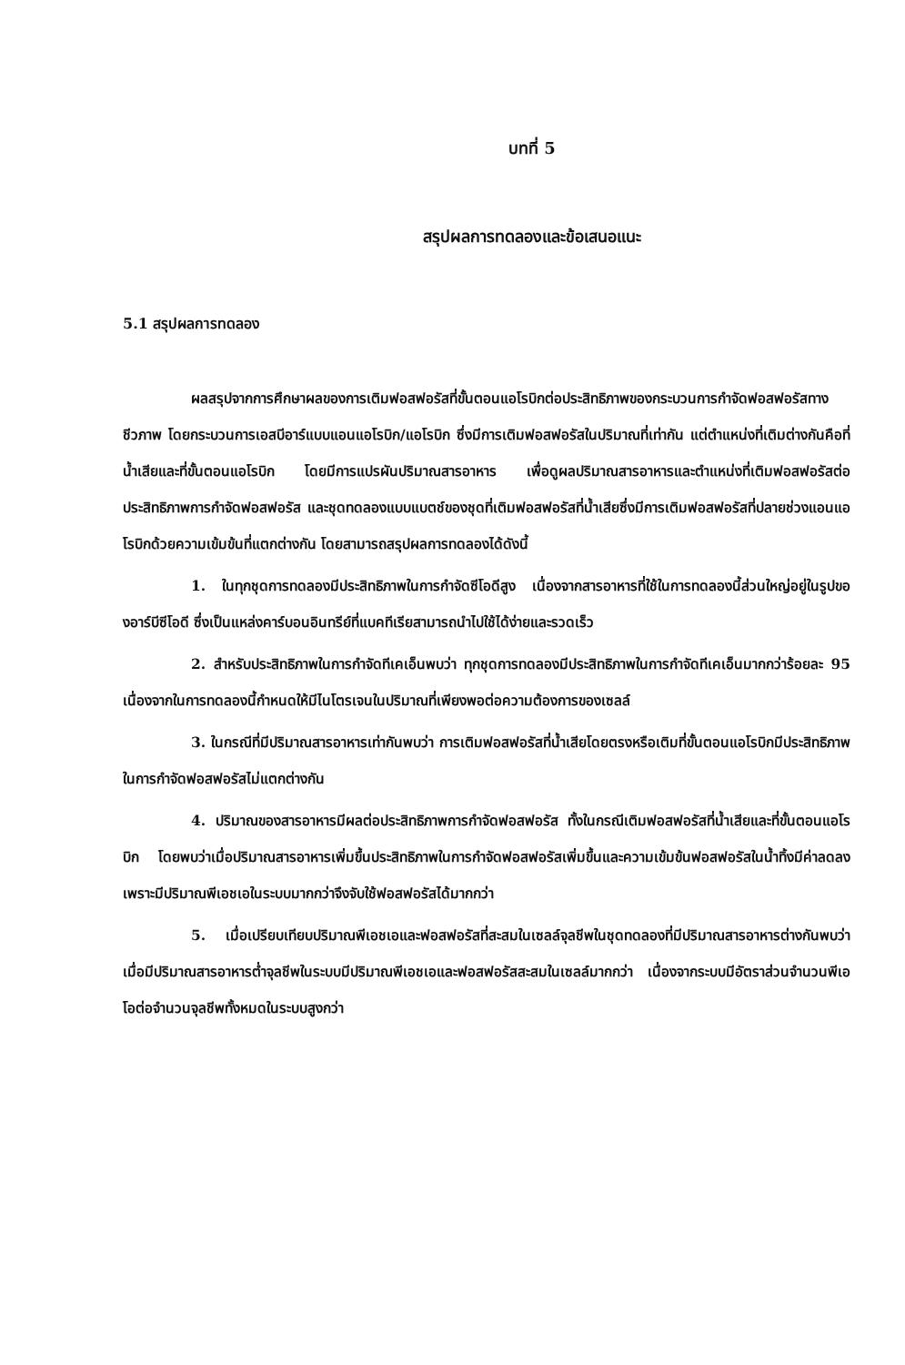บทที่ 5
สรุปผลการทดลองและข้อเสนอแนะ
5.1 สรุปผลการทดลอง
ผลสรุปจากการศึกษาผลของการเติมฟอสฟอรัสที่ขั้นตอนแอโรบิกต่อประสิทธิภาพของกระบวนการกำจัดฟอสฟอรัสทางชีวภาพ โดยกระบวนการเอสบีอาร์แบบแอนแอโรบิก/แอโรบิก ซึ่งมีการเติมฟอสฟอรัสในปริมาณที่เท่ากัน แต่ตำแหน่งที่เติมต่างกันคือที่น้ำเสียและที่ขั้นตอนแอโรบิก โดยมีการแปรผันปริมาณสารอาหาร เพื่อดูผลปริมาณสารอาหารและตำแหน่งที่เติมฟอสฟอรัสต่อประสิทธิภาพการกำจัดฟอสฟอรัส และชุดทดลองแบบแบตช์ของชุดที่เติมฟอสฟอรัสที่น้ำเสียซึ่งมีการเติมฟอสฟอรัสที่ปลายช่วงแอนแอโรบิกด้วยความเข้มข้นที่แตกต่างกัน โดยสามารถสรุปผลการทดลองได้ดังนี้
1. ในทุกชุดการทดลองมีประสิทธิภาพในการกำจัดซีโอดีสูง เนื่องจากสารอาหารที่ใช้ในการทดลองนี้ส่วนใหญ่อยู่ในรูปของอาร์บีซีโอดี ซึ่งเป็นแหล่งคาร์บอนอินทรีย์ที่แบคทีเรียสามารถนำไปใช้ได้ง่ายและรวดเร็ว
2. สำหรับประสิทธิภาพในการกำจัดทีเคเอ็นพบว่า ทุกชุดการทดลองมีประสิทธิภาพในการกำจัดทีเคเอ็นมากกว่าร้อยละ 95 เนื่องจากในการทดลองนี้กำหนดให้มีไนโตรเจนในปริมาณที่เพียงพอต่อความต้องการของเซลล์
3. ในกรณีที่มีปริมาณสารอาหารเท่ากันพบว่า การเติมฟอสฟอรัสที่น้ำเสียโดยตรงหรือเติมที่ขั้นตอนแอโรบิกมีประสิทธิภาพในการกำจัดฟอสฟอรัสไม่แตกต่างกัน
4. ปริมาณของสารอาหารมีผลต่อประสิทธิภาพการกำจัดฟอสฟอรัส ทั้งในกรณีเติมฟอสฟอรัสที่น้ำเสียและที่ขั้นตอนแอโรบิก โดยพบว่าเมื่อปริมาณสารอาหารเพิ่มขึ้นประสิทธิภาพในการกำจัดฟอสฟอรัสเพิ่มขึ้นและความเข้มข้นฟอสฟอรัสในน้ำทิ้งมีค่าลดลง เพราะมีปริมาณพีเอชเอในระบบมากกว่าจึงจับใช้ฟอสฟอรัสได้มากกว่า
5. เมื่อเปรียบเทียบปริมาณพีเอชเอและฟอสฟอรัสที่สะสมในเซลล์จุลชีพในชุดทดลองที่มีปริมาณสารอาหารต่างกันพบว่า เมื่อมีปริมาณสารอาหารต่ำจุลชีพในระบบมีปริมาณพีเอชเอและฟอสฟอรัสสะสมในเซลล์มากกว่า เนื่องจากระบบมีอัตราส่วนจำนวนพีเอโอต่อจำนวนจุลชีพทั้งหมดในระบบสูงกว่า